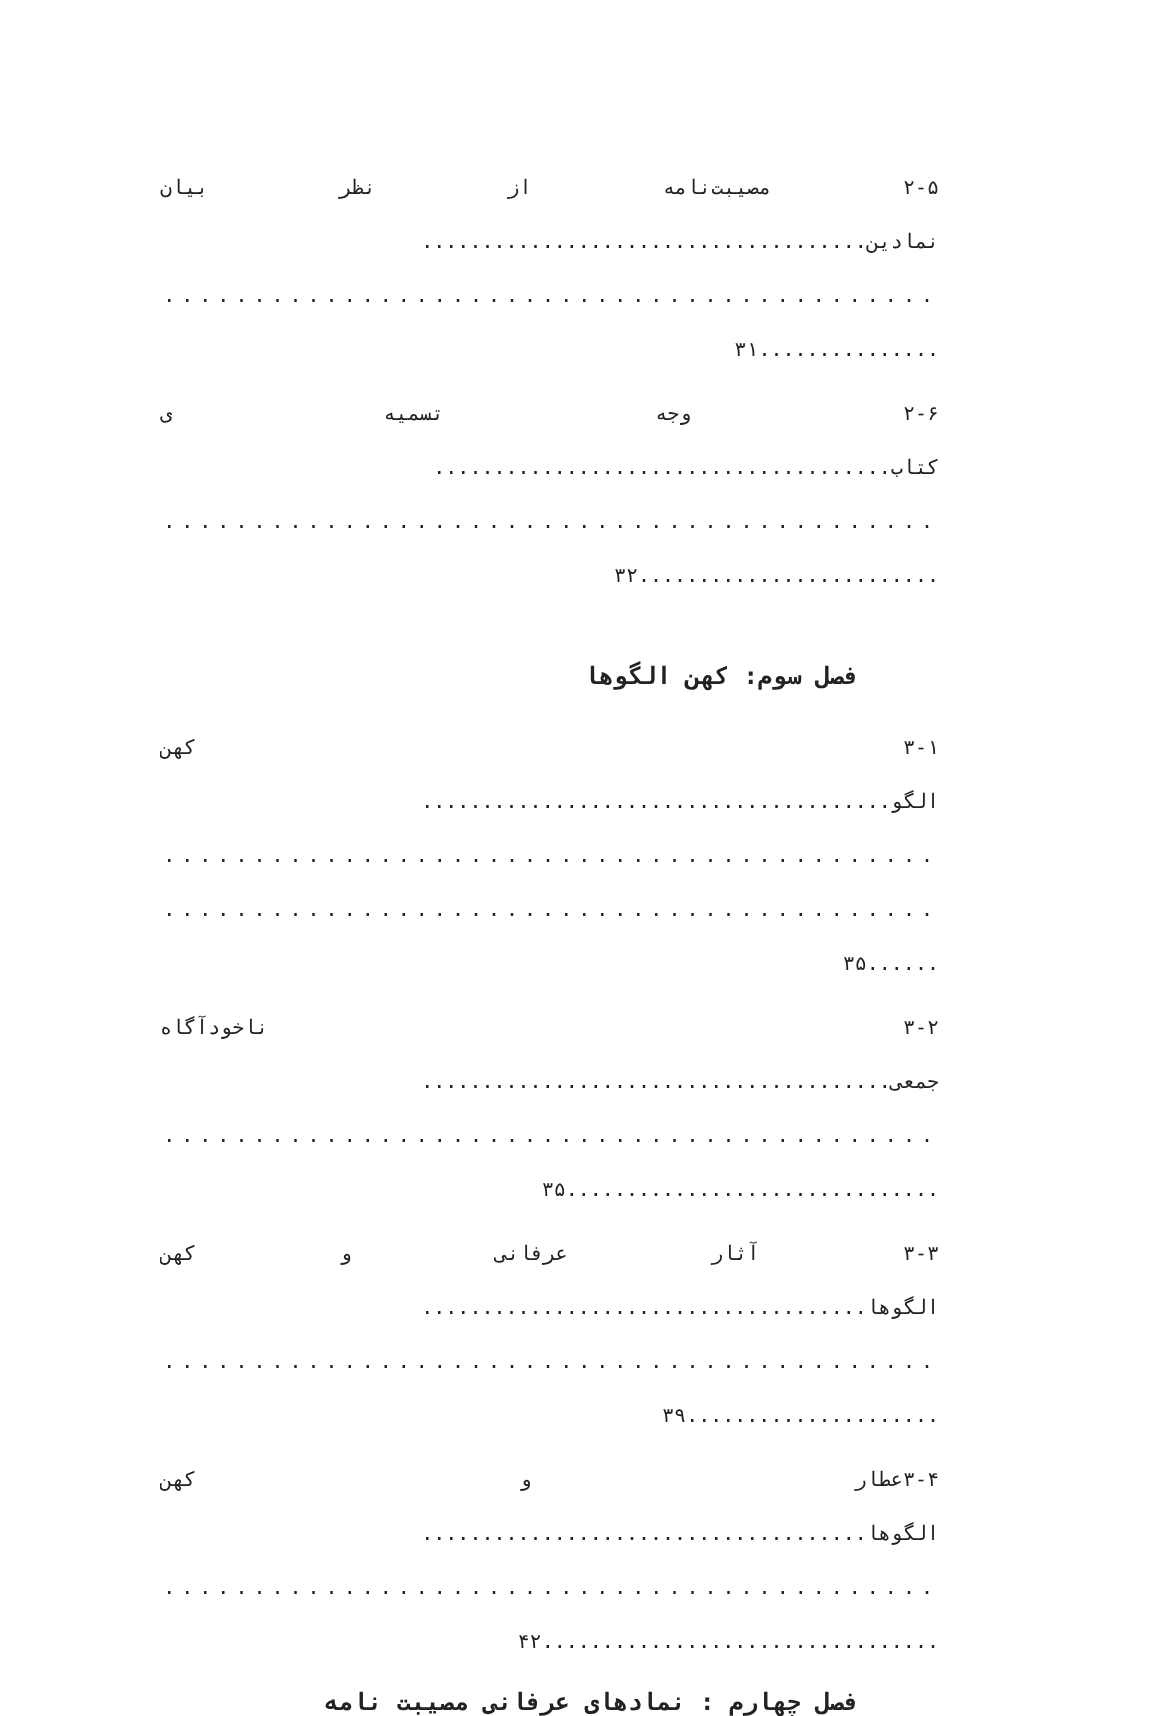۲-۵ مصیبت‌نامه از نظر بیان
نمادین.....................................
..............................................
...............۳۱
۲-۶ وجه تسمیه ی
کتاب......................................
..............................................
.........................۳۲
فصل سوم: کهن الگوها
۳-۱ کهن
الگو.......................................
..............................................
..............................................
......۳۵
۳-۲ ناخودآگاه
جمعی.......................................
..............................................
...............................۳۵
۳-۳ آثار عرفانی و کهن
الگوها.....................................
..............................................
.....................۳۹
۳-۴عطار و کهن
الگوها.....................................
..............................................
.................................۴۲
فصل چهارم : نمادهای عرفانی مصیبت نامه